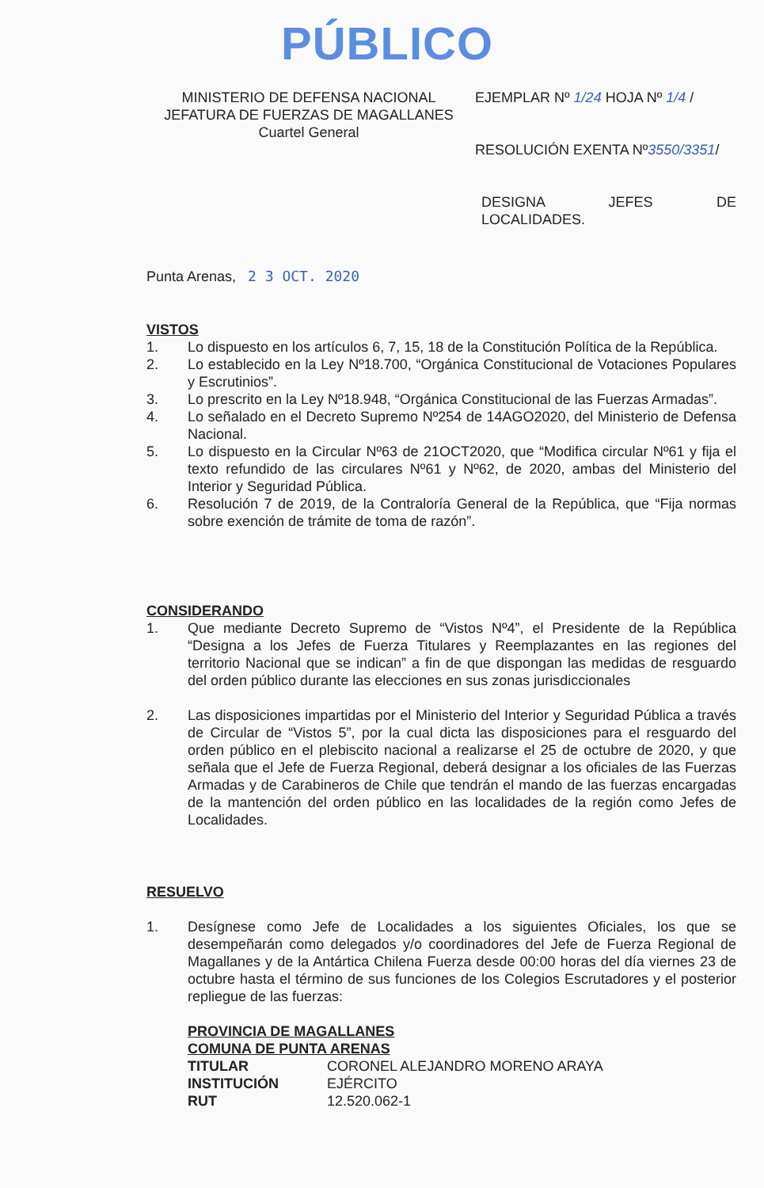PÚBLICO
MINISTERIO DE DEFENSA NACIONAL
JEFATURA DE FUERZAS DE MAGALLANES
Cuartel General
EJEMPLAR Nº 1/24 HOJA Nº 1/4 /
RESOLUCIÓN EXENTA Nº3550/3351/
DESIGNA JEFES DE
LOCALIDADES.
Punta Arenas, 2 3 OCT. 2020
VISTOS
1. Lo dispuesto en los artículos 6, 7, 15, 18 de la Constitución Política de la República.
2. Lo establecido en la Ley Nº18.700, “Orgánica Constitucional de Votaciones Populares y Escrutinios”.
3. Lo prescrito en la Ley Nº18.948, “Orgánica Constitucional de las Fuerzas Armadas”.
4. Lo señalado en el Decreto Supremo Nº254 de 14AGO2020, del Ministerio de Defensa Nacional.
5. Lo dispuesto en la Circular Nº63 de 21OCT2020, que “Modifica circular Nº61 y fija el texto refundido de las circulares Nº61 y Nº62, de 2020, ambas del Ministerio del Interior y Seguridad Pública.
6. Resolución 7 de 2019, de la Contraloría General de la República, que “Fija normas sobre exención de trámite de toma de razón”.
CONSIDERANDO
1. Que mediante Decreto Supremo de “Vistos Nº4”, el Presidente de la República “Designa a los Jefes de Fuerza Titulares y Reemplazantes en las regiones del territorio Nacional que se indican” a fin de que dispongan las medidas de resguardo del orden público durante las elecciones en sus zonas jurisdiccionales
2. Las disposiciones impartidas por el Ministerio del Interior y Seguridad Pública a través de Circular de “Vistos 5”, por la cual dicta las disposiciones para el resguardo del orden público en el plebiscito nacional a realizarse el 25 de octubre de 2020, y que señala que el Jefe de Fuerza Regional, deberá designar a los oficiales de las Fuerzas Armadas y de Carabineros de Chile que tendrán el mando de las fuerzas encargadas de la mantención del orden público en las localidades de la región como Jefes de Localidades.
RESUELVO
1. Desígnese como Jefe de Localidades a los siguientes Oficiales, los que se desempeñarán como delegados y/o coordinadores del Jefe de Fuerza Regional de Magallanes y de la Antártica Chilena Fuerza desde 00:00 horas del día viernes 23 de octubre hasta el término de sus funciones de los Colegios Escrutadores y el posterior repliegue de las fuerzas:
PROVINCIA DE MAGALLANES
COMUNA DE PUNTA ARENAS
| TITULAR | CORONEL ALEJANDRO MORENO ARAYA |
| INSTITUCIÓN | EJÉRCITO |
| RUT | 12.520.062-1 |